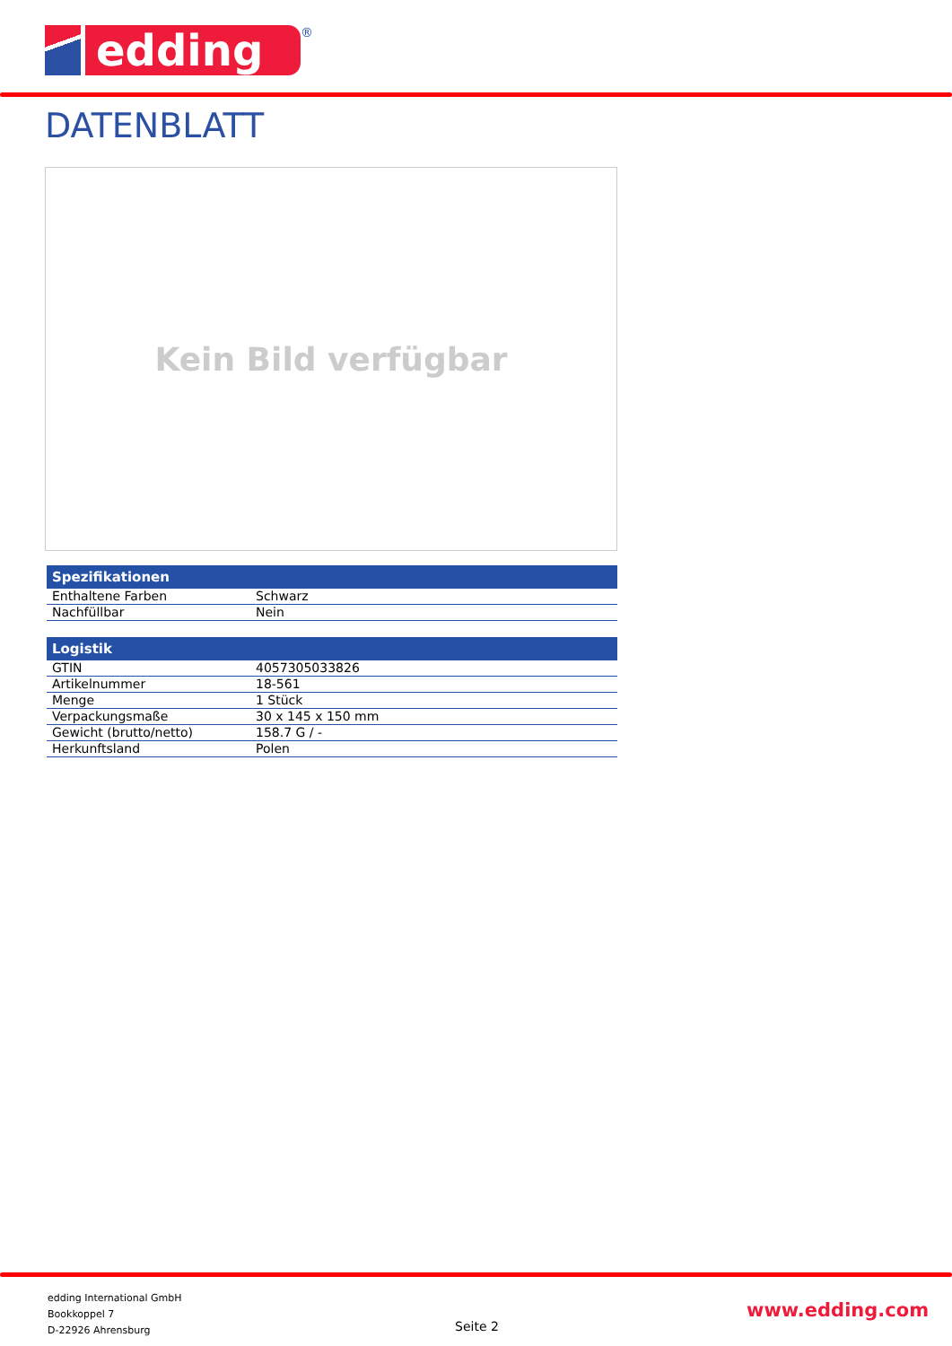edding
®
DATENBLATT
Kein Bild verfügbar
| Spezifikationen | |
| --- | --- |
| Enthaltene Farben | Schwarz |
| Nachfüllbar | Nein |
| Logistik | |
| --- | --- |
| GTIN | 4057305033826 |
| Artikelnummer | 18-561 |
| Menge | 1 Stück |
| Verpackungsmaße | 30 x 145 x 150 mm |
| Gewicht (brutto/netto) | 158.7 G / - |
| Herkunftsland | Polen |
edding International GmbH
Bookkoppel 7
D-22926 Ahrensburg
Seite 2
www.edding.com